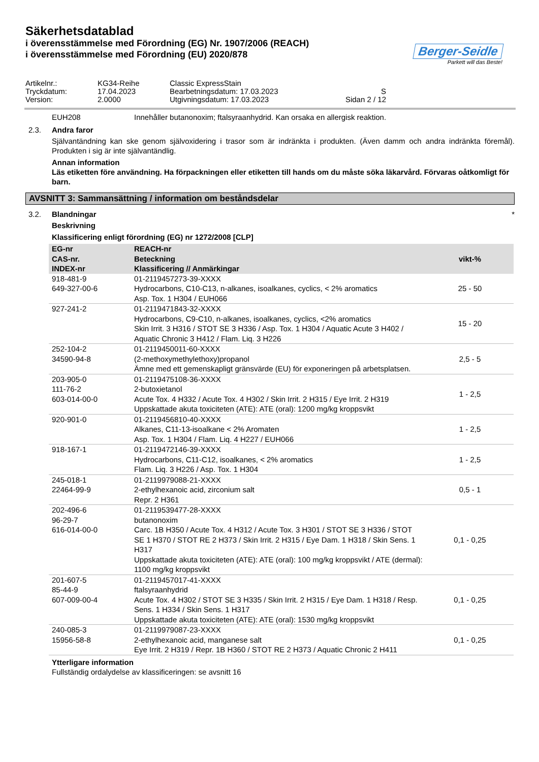Säkerhetsdatablad
i överensstämmelse med Förordning (EG) Nr. 1907/2006 (REACH)
i överensstämmelse med Förordning (EU) 2020/878
Berger-Seidle
Parkett will das Beste!
| Artikelnr.: | KG34-Reihe | Classic ExpressStain | |
| Tryckdatum: | 17.04.2023 | Bearbetningsdatum: 17.03.2023 | S |
| Version: | 2.0000 | Utgivningsdatum: 17.03.2023 | Sidan 2 / 12 |
EUH208 Innehåller butanonoxim; ftalsyraanhydrid. Kan orsaka en allergisk reaktion.
2.3. Andra faror
Självantändning kan ske genom självoxidering i trasor som är indränkta i produkten. (Även damm och andra indränkta föremål). Produkten i sig är inte självantändlig.
Annan information
Läs etiketten före användning. Ha förpackningen eller etiketten till hands om du måste söka läkarvård. Förvaras oåtkomligt för barn.
AVSNITT 3: Sammansättning / information om beståndsdelar
3.2. Blandningar *
Beskrivning
Klassificering enligt förordning (EG) nr 1272/2008 [CLP]
| EG-nr CAS-nr. INDEX-nr | REACH-nr Beteckning Klassificering // Anmärkingar | vikt-% |
| --- | --- | --- |
| 918-481-9 649-327-00-6 | 01-2119457273-39-XXXX Hydrocarbons, C10-C13, n-alkanes, isoalkanes, cyclics, < 2% aromatics Asp. Tox. 1 H304 / EUH066 | 25 - 50 |
| 927-241-2 | 01-2119471843-32-XXXX Hydrocarbons, C9-C10, n-alkanes, isoalkanes, cyclics, <2% aromatics Skin Irrit. 3 H316 / STOT SE 3 H336 / Asp. Tox. 1 H304 / Aquatic Acute 3 H402 / Aquatic Chronic 3 H412 / Flam. Liq. 3 H226 | 15 - 20 |
| 252-104-2 34590-94-8 | 01-2119450011-60-XXXX (2-methoxymethylethoxy)propanol Ämne med ett gemenskapligt gränsvärde (EU) för exponeringen på arbetsplatsen. | 2,5 - 5 |
| 203-905-0 111-76-2 603-014-00-0 | 01-2119475108-36-XXXX 2-butoxietanol Acute Tox. 4 H332 / Acute Tox. 4 H302 / Skin Irrit. 2 H315 / Eye Irrit. 2 H319 Uppskattade akuta toxiciteten (ATE): ATE (oral): 1200 mg/kg kroppsvikt | 1 - 2,5 |
| 920-901-0 | 01-2119456810-40-XXXX Alkanes, C11-13-isoalkane < 2% Aromaten Asp. Tox. 1 H304 / Flam. Liq. 4 H227 / EUH066 | 1 - 2,5 |
| 918-167-1 | 01-2119472146-39-XXXX Hydrocarbons, C11-C12, isoalkanes, < 2% aromatics Flam. Liq. 3 H226 / Asp. Tox. 1 H304 | 1 - 2,5 |
| 245-018-1 22464-99-9 | 01-2119979088-21-XXXX 2-ethylhexanoic acid, zirconium salt Repr. 2 H361 | 0,5 - 1 |
| 202-496-6 96-29-7 616-014-00-0 | 01-2119539477-28-XXXX butanonoxim Carc. 1B H350 / Acute Tox. 4 H312 / Acute Tox. 3 H301 / STOT SE 3 H336 / STOT SE 1 H370 / STOT RE 2 H373 / Skin Irrit. 2 H315 / Eye Dam. 1 H318 / Skin Sens. 1 H317 Uppskattade akuta toxiciteten (ATE): ATE (oral): 100 mg/kg kroppsvikt / ATE (dermal): 1100 mg/kg kroppsvikt | 0,1 - 0,25 |
| 201-607-5 85-44-9 607-009-00-4 | 01-2119457017-41-XXXX ftalsyraanhydrid Acute Tox. 4 H302 / STOT SE 3 H335 / Skin Irrit. 2 H315 / Eye Dam. 1 H318 / Resp. Sens. 1 H334 / Skin Sens. 1 H317 Uppskattade akuta toxiciteten (ATE): ATE (oral): 1530 mg/kg kroppsvikt | 0,1 - 0,25 |
| 240-085-3 15956-58-8 | 01-2119979087-23-XXXX 2-ethylhexanoic acid, manganese salt Eye Irrit. 2 H319 / Repr. 1B H360 / STOT RE 2 H373 / Aquatic Chronic 2 H411 | 0,1 - 0,25 |
Ytterligare information
Fullständig ordalydelse av klassificeringen: se avsnitt 16